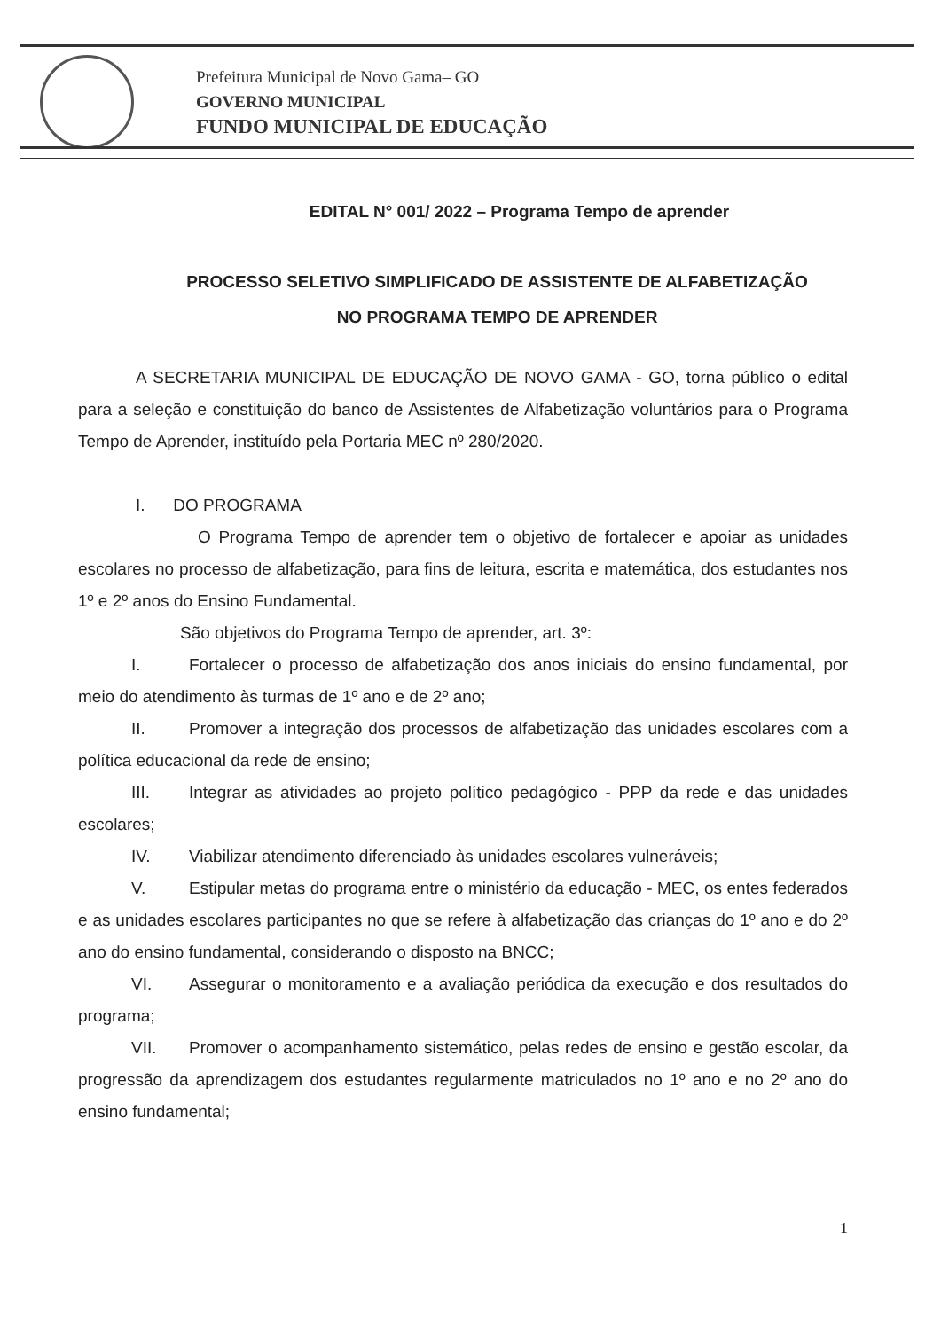Prefeitura Municipal de Novo Gama– GO
GOVERNO MUNICIPAL
FUNDO MUNICIPAL DE EDUCAÇÃO
EDITAL N° 001/ 2022 – Programa Tempo de aprender
PROCESSO SELETIVO SIMPLIFICADO DE ASSISTENTE DE ALFABETIZAÇÃO
NO PROGRAMA TEMPO DE APRENDER
A SECRETARIA MUNICIPAL DE EDUCAÇÃO DE NOVO GAMA - GO, torna público o edital para a seleção e constituição do banco de Assistentes de Alfabetização voluntários para o Programa Tempo de Aprender, instituído pela Portaria MEC nº 280/2020.
I. DO PROGRAMA
O Programa Tempo de aprender tem o objetivo de fortalecer e apoiar as unidades escolares no processo de alfabetização, para fins de leitura, escrita e matemática, dos estudantes nos 1º e 2º anos do Ensino Fundamental.
São objetivos do Programa Tempo de aprender, art. 3º:
I. Fortalecer o processo de alfabetização dos anos iniciais do ensino fundamental, por meio do atendimento às turmas de 1º ano e de 2º ano;
II. Promover a integração dos processos de alfabetização das unidades escolares com a política educacional da rede de ensino;
III. Integrar as atividades ao projeto político pedagógico - PPP da rede e das unidades escolares;
IV. Viabilizar atendimento diferenciado às unidades escolares vulneráveis;
V. Estipular metas do programa entre o ministério da educação - MEC, os entes federados e as unidades escolares participantes no que se refere à alfabetização das crianças do 1º ano e do 2º ano do ensino fundamental, considerando o disposto na BNCC;
VI. Assegurar o monitoramento e a avaliação periódica da execução e dos resultados do programa;
VII. Promover o acompanhamento sistemático, pelas redes de ensino e gestão escolar, da progressão da aprendizagem dos estudantes regularmente matriculados no 1º ano e no 2º ano do ensino fundamental;
1